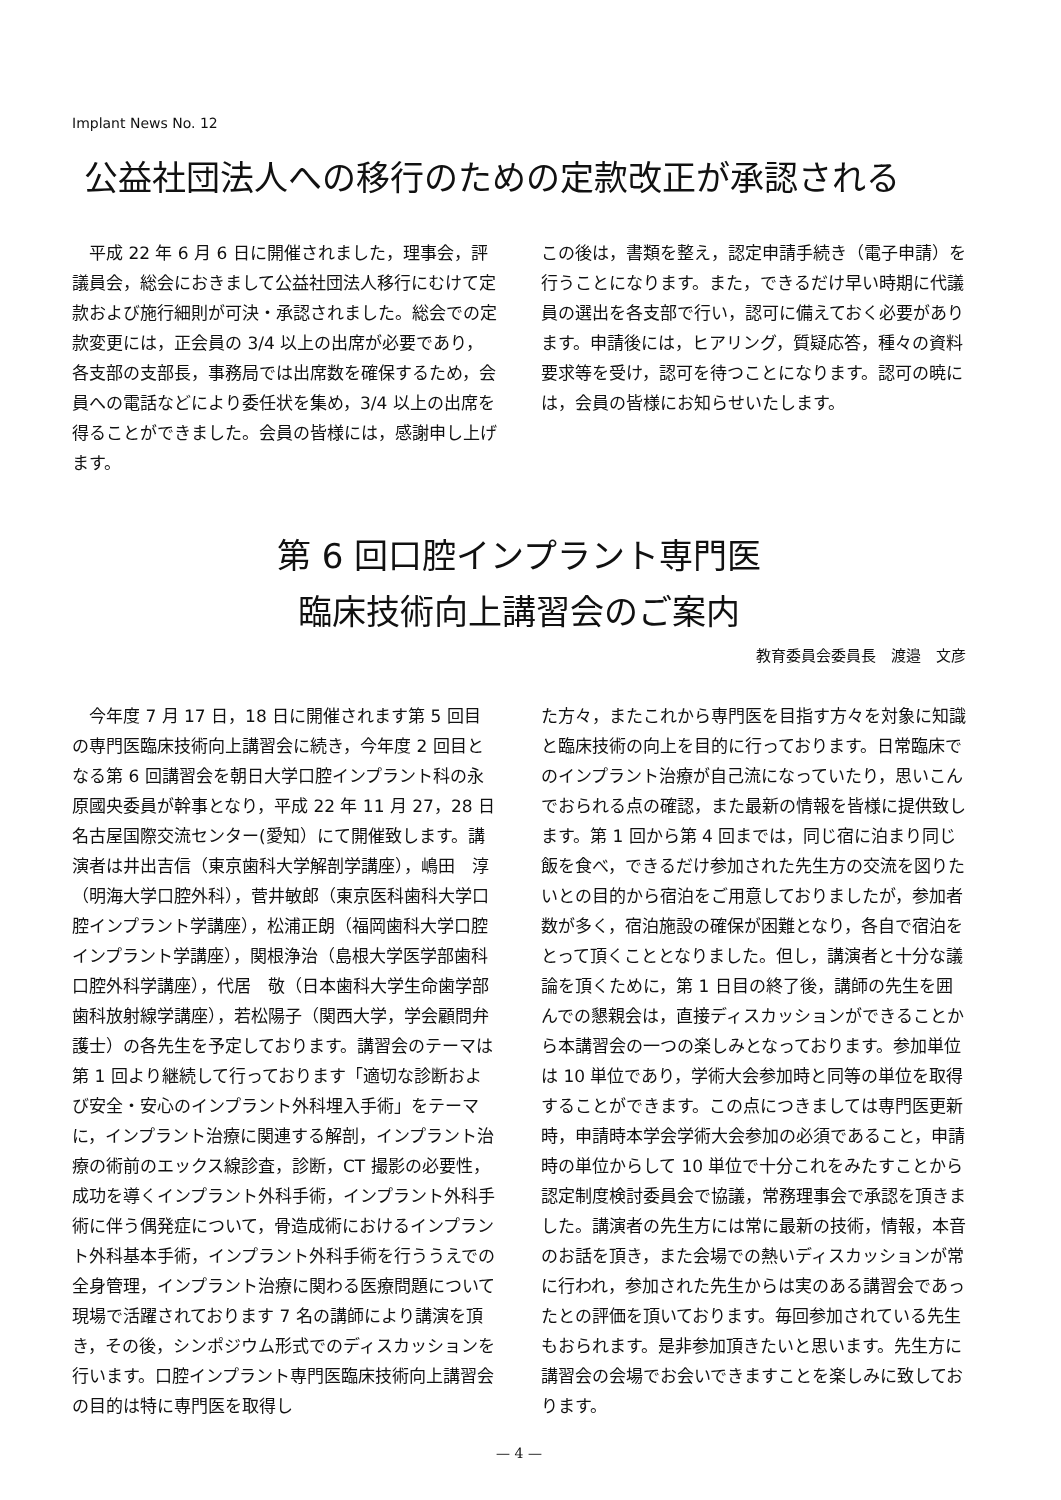Implant News No. 12
公益社団法人への移行のための定款改正が承認される
　平成 22 年 6 月 6 日に開催されました，理事会，評議員会，総会におきまして公益社団法人移行にむけて定款および施行細則が可決・承認されました。総会での定款変更には，正会員の 3/4 以上の出席が必要であり，各支部の支部長，事務局では出席数を確保するため，会員への電話などにより委任状を集め，3/4 以上の出席を得ることができました。会員の皆様には，感謝申し上げます。
この後は，書類を整え，認定申請手続き（電子申請）を行うことになります。また，できるだけ早い時期に代議員の選出を各支部で行い，認可に備えておく必要があります。申請後には，ヒアリング，質疑応答，種々の資料要求等を受け，認可を待つことになります。認可の暁には，会員の皆様にお知らせいたします。
第 6 回口腔インプラント専門医
臨床技術向上講習会のご案内
教育委員会委員長　渡邉　文彦
　今年度 7 月 17 日，18 日に開催されます第 5 回目の専門医臨床技術向上講習会に続き，今年度 2 回目となる第 6 回講習会を朝日大学口腔インプラント科の永原國央委員が幹事となり，平成 22 年 11 月 27，28 日　名古屋国際交流センター(愛知）にて開催致します。講演者は井出吉信（東京歯科大学解剖学講座），嶋田　淳（明海大学口腔外科），菅井敏郎（東京医科歯科大学口腔インプラント学講座），松浦正朗（福岡歯科大学口腔インプラント学講座），関根浄治（島根大学医学部歯科口腔外科学講座），代居　敬（日本歯科大学生命歯学部歯科放射線学講座），若松陽子（関西大学，学会顧問弁護士）の各先生を予定しております。講習会のテーマは第 1 回より継続して行っております「適切な診断および安全・安心のインプラント外科埋入手術」をテーマに，インプラント治療に関連する解剖，インプラント治療の術前のエックス線診査，診断，CT 撮影の必要性，成功を導くインプラント外科手術，インプラント外科手術に伴う偶発症について，骨造成術におけるインプラント外科基本手術，インプラント外科手術を行ううえでの全身管理，インプラント治療に関わる医療問題について現場で活躍されております 7 名の講師により講演を頂き，その後，シンポジウム形式でのディスカッションを行います。口腔インプラント専門医臨床技術向上講習会の目的は特に専門医を取得し
た方々，またこれから専門医を目指す方々を対象に知識と臨床技術の向上を目的に行っております。日常臨床でのインプラント治療が自己流になっていたり，思いこんでおられる点の確認，また最新の情報を皆様に提供致します。第 1 回から第 4 回までは，同じ宿に泊まり同じ飯を食べ，できるだけ参加された先生方の交流を図りたいとの目的から宿泊をご用意しておりましたが，参加者数が多く，宿泊施設の確保が困難となり，各自で宿泊をとって頂くこととなりました。但し，講演者と十分な議論を頂くために，第 1 日目の終了後，講師の先生を囲んでの懇親会は，直接ディスカッションができることから本講習会の一つの楽しみとなっております。参加単位は 10 単位であり，学術大会参加時と同等の単位を取得することができます。この点につきましては専門医更新時，申請時本学会学術大会参加の必須であること，申請時の単位からして 10 単位で十分これをみたすことから認定制度検討委員会で協議，常務理事会で承認を頂きました。講演者の先生方には常に最新の技術，情報，本音のお話を頂き，また会場での熱いディスカッションが常に行われ，参加された先生からは実のある講習会であったとの評価を頂いております。毎回参加されている先生もおられます。是非参加頂きたいと思います。先生方に講習会の会場でお会いできますことを楽しみに致しております。
— 4 —